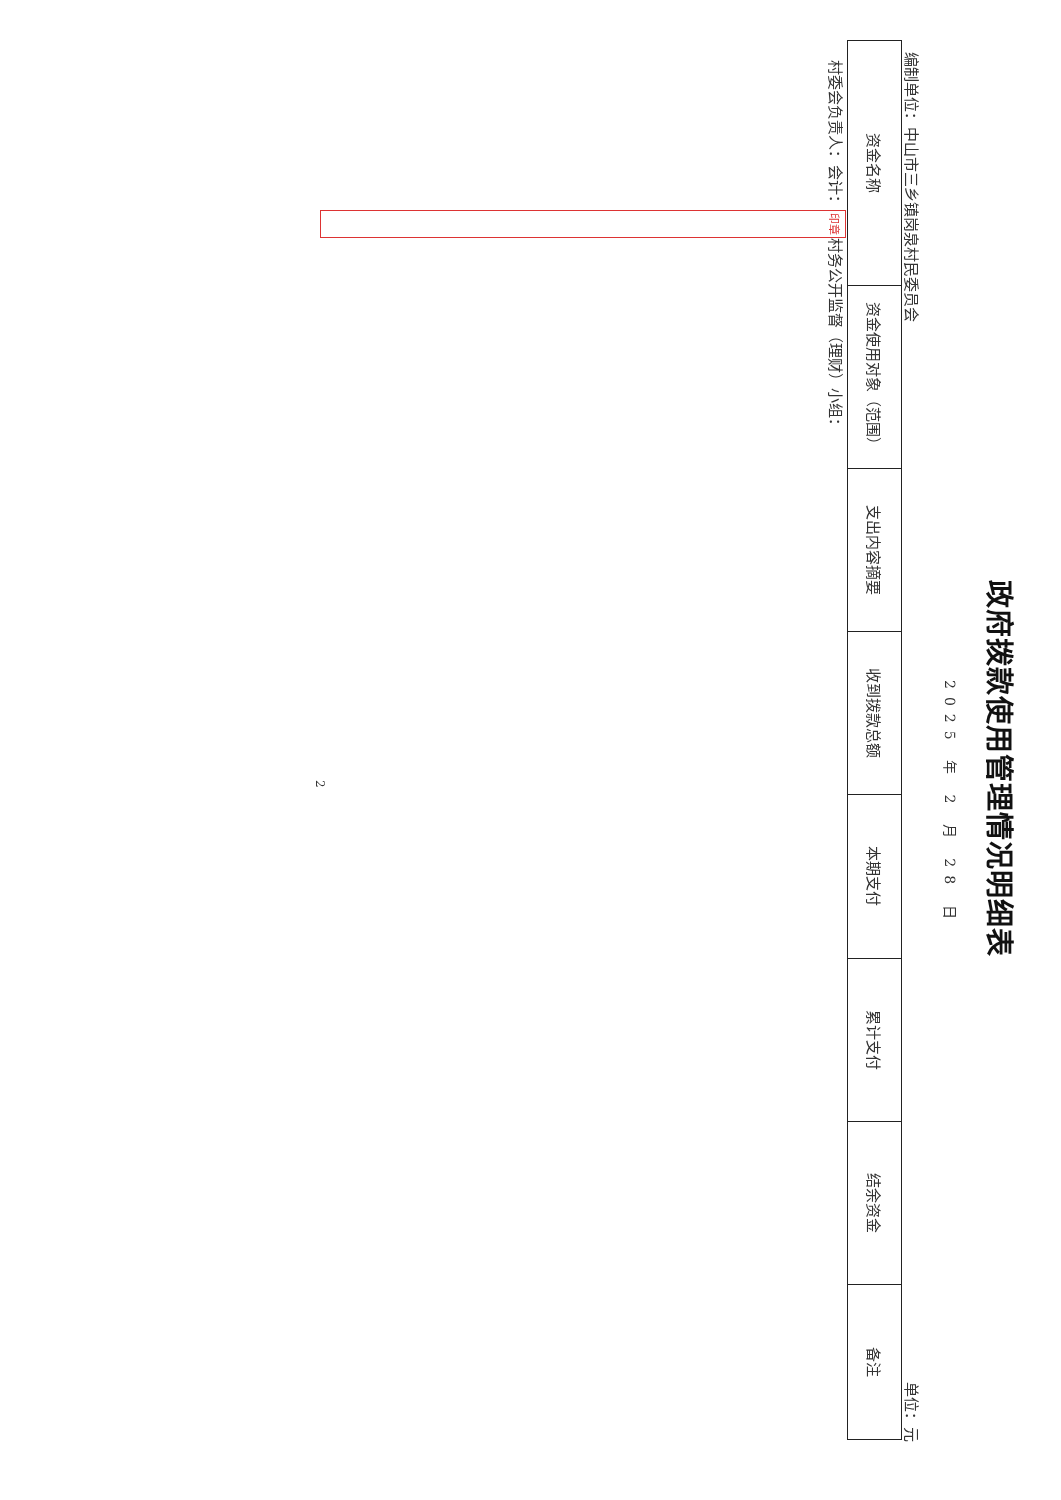政府拨款使用管理情况明细表
2025 年 2 月 28 日
编制单位：中山市三乡镇岗泉村民委员会 单位：元
| 资金名称 | 资金使用对象（范围） | 支出内容摘要 | 收到拨款总额 | 本期支付 | 累计支付 | 结余资金 | 备注 |
| --- | --- | --- | --- | --- | --- | --- | --- |
村委会负责人： 会计： 印章 村务公开监督（理财）小组：
2